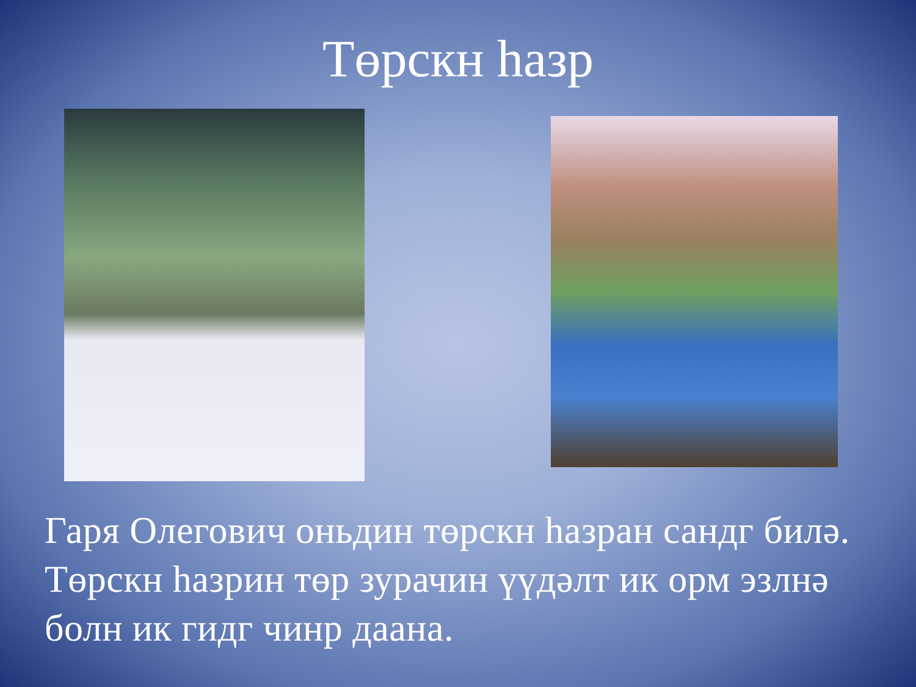Төрскн һазр
Гаря Олегович оньдин төрскн һазран сандг билә. Төрскн һазрин төр зурачин үүдәлт ик орм эзлнә болн ик гидг чинр даана.